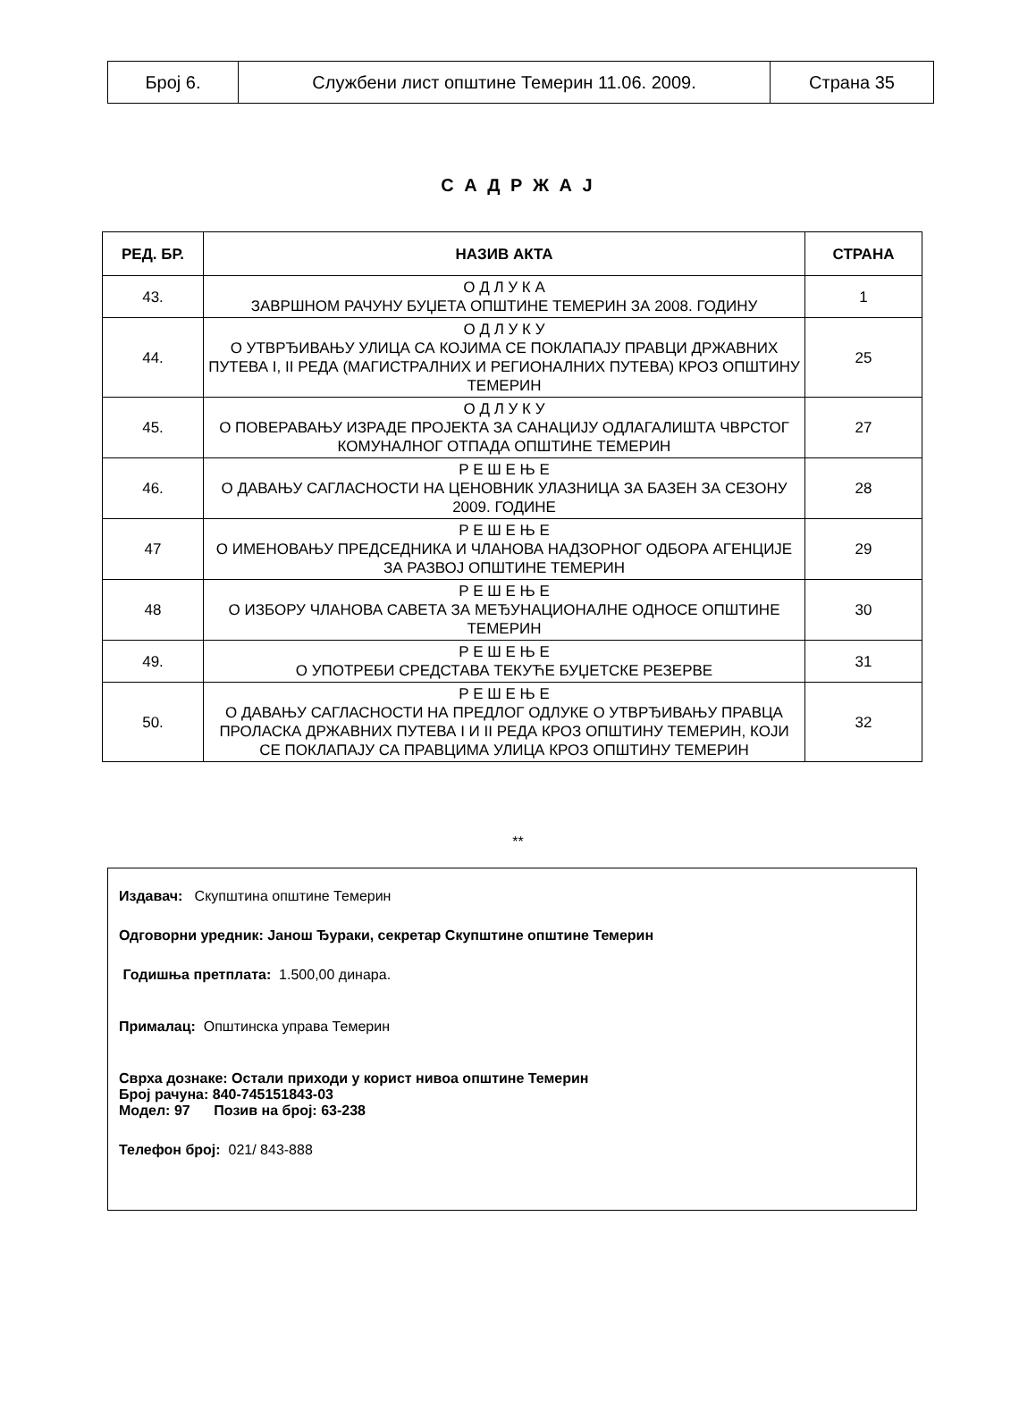| Број 6. | Службени лист општине Темерин 11.06. 2009. | Страна 35 |
С А Д Р Ж А Ј
| РЕД. БР. | НАЗИВ АКТА | СТРАНА |
| --- | --- | --- |
| 43. | О Д Л У К А ЗАВРШНОМ РАЧУНУ БУЏЕТА ОПШТИНЕ ТЕМЕРИН ЗА 2008. ГОДИНУ | 1 |
| 44. | О Д Л У К У О УТВРЂИВАЊУ УЛИЦА СА КОЈИМА СЕ ПОКЛАПАЈУ ПРАВЦИ ДРЖАВНИХ ПУТЕВА I, II РЕДА (МАГИСТРАЛНИХ И РЕГИОНАЛНИХ ПУТЕВА) КРОЗ ОПШТИНУ ТЕМЕРИН | 25 |
| 45. | О Д Л У К У О ПОВЕРАВАЊУ ИЗРАДЕ ПРОЈЕКТА ЗА САНАЦИЈУ ОДЛАГАЛИШТА ЧВРСТОГ КОМУНАЛНОГ ОТПАДА ОПШТИНЕ ТЕМЕРИН | 27 |
| 46. | Р Е Ш Е Њ Е О ДАВАЊУ САГЛАСНОСТИ НА ЦЕНОВНИК УЛАЗНИЦА ЗА БАЗЕН ЗА СЕЗОНУ 2009. ГОДИНЕ | 28 |
| 47 | Р Е Ш Е Њ Е О ИМЕНОВАЊУ ПРЕДСЕДНИКА И ЧЛАНОВА НАДЗОРНОГ ОДБОРА АГЕНЦИЈЕ ЗА РАЗВОЈ ОПШТИНЕ ТЕМЕРИН | 29 |
| 48 | Р Е Ш Е Њ Е О ИЗБОРУ ЧЛАНОВА САВЕТА ЗА МЕЂУНАЦИОНАЛНЕ ОДНОСЕ ОПШТИНЕ ТЕМЕРИН | 30 |
| 49. | Р Е Ш Е Њ Е О УПОТРЕБИ СРЕДСТАВА ТЕКУЋЕ БУЏЕТСКЕ РЕЗЕРВЕ | 31 |
| 50. | Р Е Ш Е Њ Е О ДАВАЊУ САГЛАСНОСТИ НА ПРЕДЛОГ ОДЛУКЕ О УТВРЂИВАЊУ ПРАВЦА ПРОЛАСКА ДРЖАВНИХ ПУТЕВА I И II РЕДА КРОЗ ОПШТИНУ ТЕМЕРИН, КОЈИ СЕ ПОКЛАПАЈУ СА ПРАВЦИМА УЛИЦА КРОЗ ОПШТИНУ ТЕМЕРИН | 32 |
**
Издавач: Скупштина општине Темерин
Одговорни уредник: Јанош Ђураки, секретар Скупштине општине Темерин
Годишња претплата: 1.500,00 динара.
Прималац: Општинска управа Темерин
Сврха дознаке: Остали приходи у корист нивоа општине Темерин
Број рачуна: 840-745151843-03
Модел: 97 Позив на број: 63-238
Телефон број: 021/ 843-888